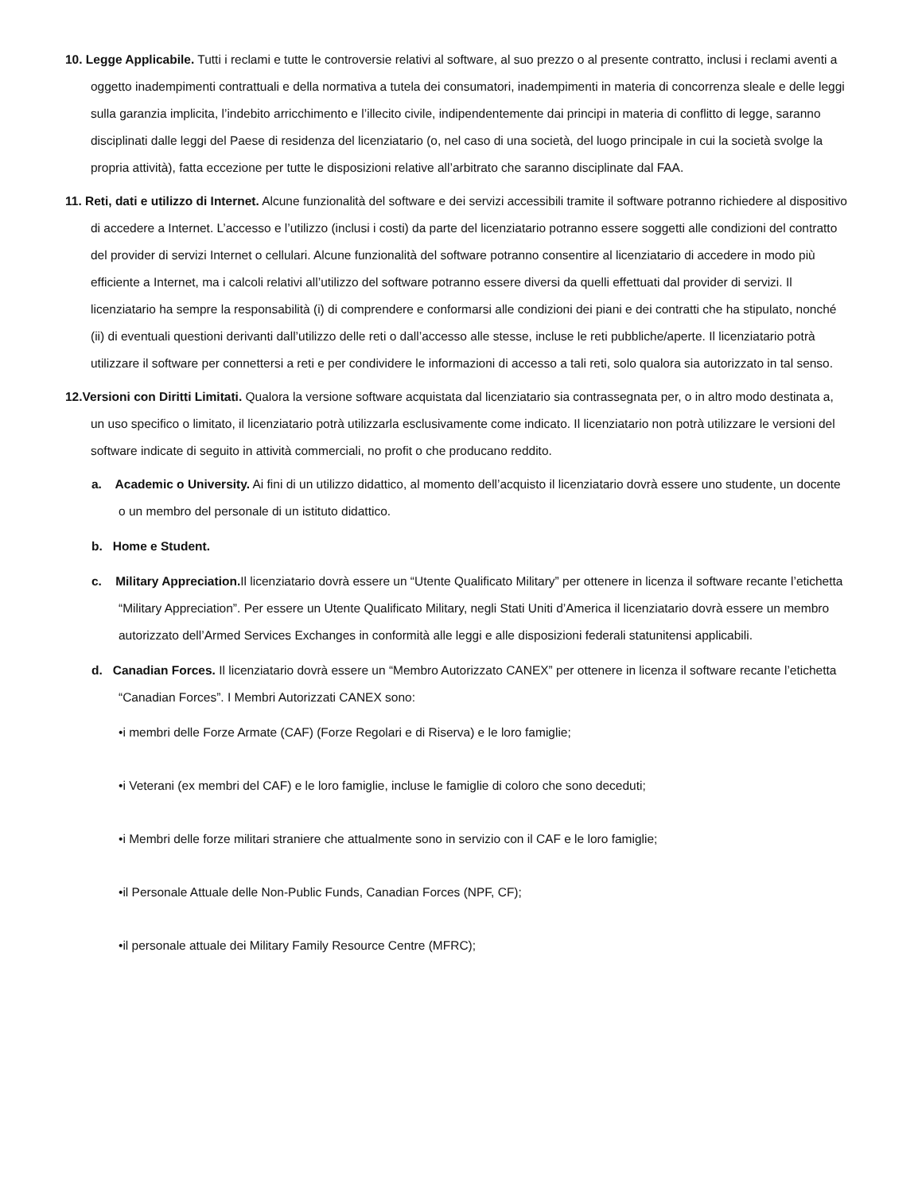10. Legge Applicabile. Tutti i reclami e tutte le controversie relativi al software, al suo prezzo o al presente contratto, inclusi i reclami aventi a oggetto inadempimenti contrattuali e della normativa a tutela dei consumatori, inadempimenti in materia di concorrenza sleale e delle leggi sulla garanzia implicita, l’indebito arricchimento e l’illecito civile, indipendentemente dai principi in materia di conflitto di legge, saranno disciplinati dalle leggi del Paese di residenza del licenziatario (o, nel caso di una società, del luogo principale in cui la società svolge la propria attività), fatta eccezione per tutte le disposizioni relative all’arbitrato che saranno disciplinate dal FAA.
11. Reti, dati e utilizzo di Internet. Alcune funzionalità del software e dei servizi accessibili tramite il software potranno richiedere al dispositivo di accedere a Internet. L’accesso e l’utilizzo (inclusi i costi) da parte del licenziatario potranno essere soggetti alle condizioni del contratto del provider di servizi Internet o cellulari. Alcune funzionalità del software potranno consentire al licenziatario di accedere in modo più efficiente a Internet, ma i calcoli relativi all’utilizzo del software potranno essere diversi da quelli effettuati dal provider di servizi. Il licenziatario ha sempre la responsabilità (i) di comprendere e conformarsi alle condizioni dei piani e dei contratti che ha stipulato, nonché (ii) di eventuali questioni derivanti dall’utilizzo delle reti o dall’accesso alle stesse, incluse le reti pubbliche/aperte. Il licenziatario potrà utilizzare il software per connettersi a reti e per condividere le informazioni di accesso a tali reti, solo qualora sia autorizzato in tal senso.
12.Versioni con Diritti Limitati. Qualora la versione software acquistata dal licenziatario sia contrassegnata per, o in altro modo destinata a, un uso specifico o limitato, il licenziatario potrà utilizzarla esclusivamente come indicato. Il licenziatario non potrà utilizzare le versioni del software indicate di seguito in attività commerciali, no profit o che producano reddito.
a. Academic o University. Ai fini di un utilizzo didattico, al momento dell’acquisto il licenziatario dovrà essere uno studente, un docente o un membro del personale di un istituto didattico.
b. Home e Student.
c. Military Appreciation. Il licenziatario dovrà essere un “Utente Qualificato Military” per ottenere in licenza il software recante l’etichetta “Military Appreciation”. Per essere un Utente Qualificato Military, negli Stati Uniti d’America il licenziatario dovrà essere un membro autorizzato dell’Armed Services Exchanges in conformità alle leggi e alle disposizioni federali statunitensi applicabili.
d. Canadian Forces. Il licenziatario dovrà essere un “Membro Autorizzato CANEX” per ottenere in licenza il software recante l’etichetta “Canadian Forces”. I Membri Autorizzati CANEX sono:
•i membri delle Forze Armate (CAF) (Forze Regolari e di Riserva) e le loro famiglie;
•i Veterani (ex membri del CAF) e le loro famiglie, incluse le famiglie di coloro che sono deceduti;
•i Membri delle forze militari straniere che attualmente sono in servizio con il CAF e le loro famiglie;
•il Personale Attuale delle Non-Public Funds, Canadian Forces (NPF, CF);
•il personale attuale dei Military Family Resource Centre (MFRC);